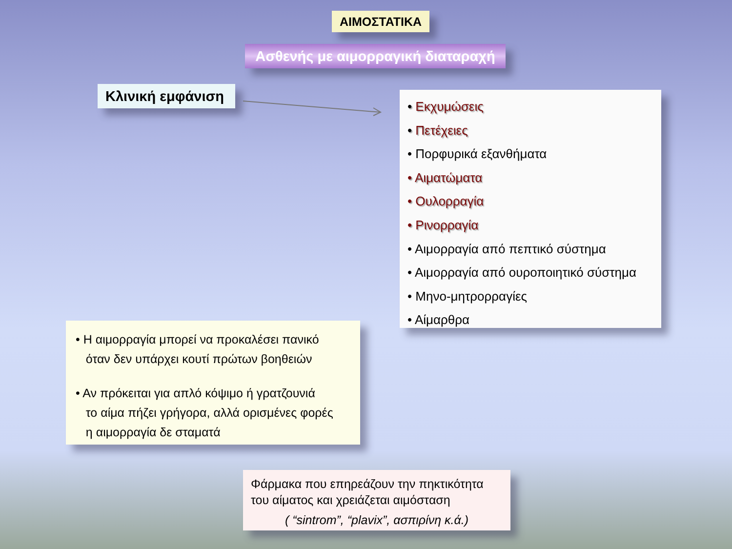ΑΙΜΟΣΤΑΤΙΚΑ
Ασθενής με αιμορραγική διαταραχή
Κλινική εμφάνιση
• Εκχυμώσεις
• Πετέχειες
• Πορφυρικά εξανθήματα
• Αιματώματα
• Ουλορραγία
• Ρινορραγία
• Αιμορραγία από πεπτικό σύστημα
• Αιμορραγία από ουροποιητικό σύστημα
• Μηνο-μητρορραγίες
• Αίμαρθρα
• Η αιμορραγία μπορεί να προκαλέσει πανικό
όταν δεν υπάρχει κουτί πρώτων βοηθειών
• Αν πρόκειται για απλό κόψιμο ή γρατζουνιά
το αίμα πήζει γρήγορα, αλλά ορισμένες φορές
η αιμορραγία δε σταματά
Φάρμακα που επηρεάζουν την πηκτικότητα
του αίματος και χρειάζεται αιμόσταση
( “sintrom”, “plavix”, ασπιρίνη κ.ά.)